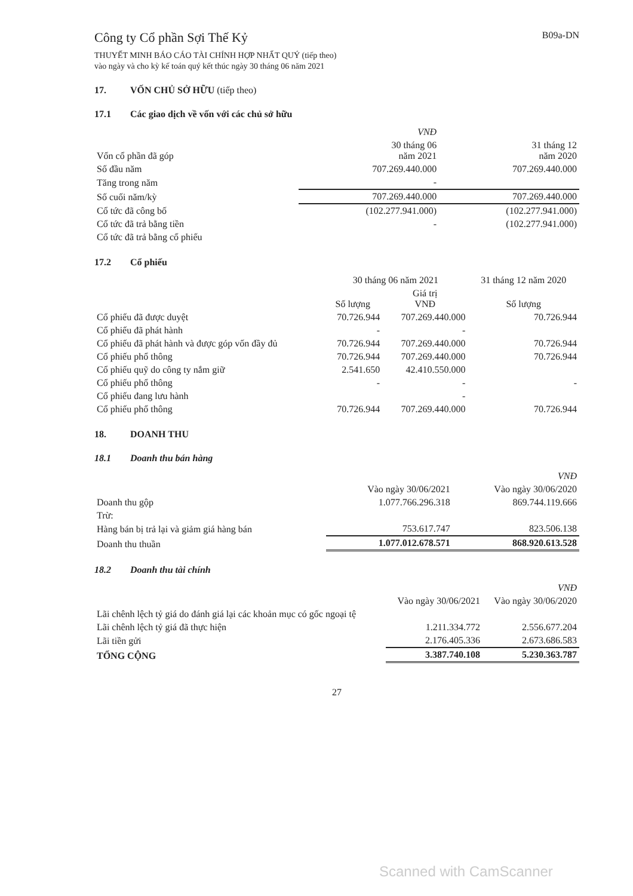Công ty Cổ phần Sợi Thế Kỷ
B09a-DN
THUYẾT MINH BÁO CÁO TÀI CHÍNH HỢP NHẤT QUÝ (tiếp theo)
vào ngày và cho kỳ kế toán quý kết thúc ngày 30 tháng 06 năm 2021
17. VỐN CHỦ SỞ HỮU (tiếp theo)
17.1 Các giao dịch về vốn với các chủ sở hữu
| | VNĐ | |
| Vốn cổ phần đã góp | 30 tháng 06 năm 2021 | 31 tháng 12 năm 2020 |
| Số đầu năm | 707.269.440.000 | 707.269.440.000 |
| Tăng trong năm | - | |
| Số cuối năm/kỳ | 707.269.440.000 | 707.269.440.000 |
| Cổ tức đã công bố | (102.277.941.000) | (102.277.941.000) |
| Cổ tức đã trả bằng tiền | - | (102.277.941.000) |
| Cổ tức đã trả bằng cổ phiếu | | |
17.2 Cổ phiếu
| | 30 tháng 06 năm 2021 | | 31 tháng 12 năm 2020 |
| | Số lượng | Giá trị VNĐ | Số lượng |
| Cổ phiếu đã được duyệt | 70.726.944 | 707.269.440.000 | 70.726.944 |
| Cổ phiếu đã phát hành | - | - | |
| Cổ phiếu đã phát hành và được góp vốn đầy đủ | 70.726.944 | 707.269.440.000 | 70.726.944 |
| Cổ phiếu phổ thông | 70.726.944 | 707.269.440.000 | 70.726.944 |
| Cổ phiếu quỹ do công ty nắm giữ | 2.541.650 | 42.410.550.000 | |
| Cổ phiếu phổ thông | - | - | - |
| Cổ phiếu đang lưu hành | | - | |
| Cổ phiếu phổ thông | 70.726.944 | 707.269.440.000 | 70.726.944 |
18. DOANH THU
18.1 Doanh thu bán hàng
| | | VNĐ |
| | Vào ngày 30/06/2021 | Vào ngày 30/06/2020 |
| Doanh thu gộp | 1.077.766.296.318 | 869.744.119.666 |
| Trừ: | | |
| Hàng bán bị trả lại và giảm giá hàng bán | 753.617.747 | 823.506.138 |
| Doanh thu thuần | 1.077.012.678.571 | 868.920.613.528 |
18.2 Doanh thu tài chính
| | | VNĐ |
| | Vào ngày 30/06/2021 | Vào ngày 30/06/2020 |
| Lãi chênh lệch tỷ giá do đánh giá lại các khoản mục có gốc ngoại tệ | | |
| Lãi chênh lệch tỷ giá đã thực hiện | 1.211.334.772 | 2.556.677.204 |
| Lãi tiền gửi | 2.176.405.336 | 2.673.686.583 |
| TỔNG CỘNG | 3.387.740.108 | 5.230.363.787 |
27
Scanned with CamScanner